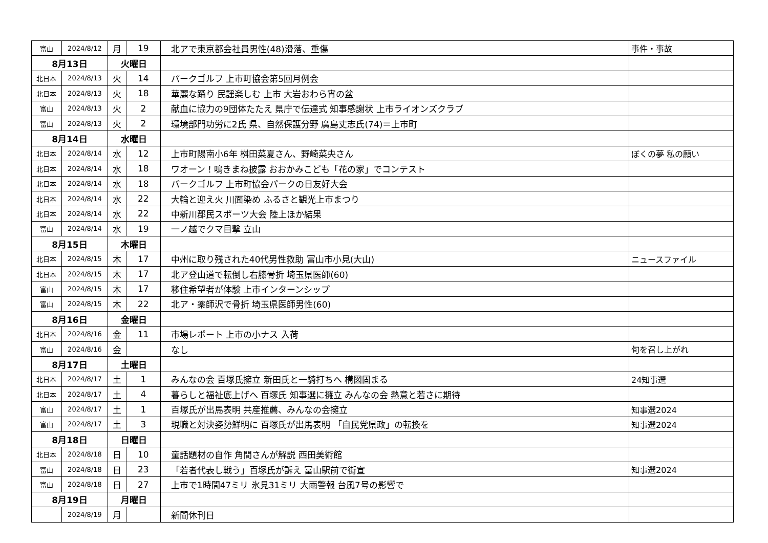| 富山 | 2024/8/12 | 月 | 19 | 北アで東京都会社員男性(48)滑落、重傷 | 事件・事故 |
| 8月13日 | | 火曜日 | | | |
| 北日本 | 2024/8/13 | 火 | 14 | パークゴルフ 上市町協会第5回月例会 | |
| 北日本 | 2024/8/13 | 火 | 18 | 華麗な踊り 民謡楽しむ 上市 大岩おわら宵の盆 | |
| 富山 | 2024/8/13 | 火 | 2 | 献血に協力の9団体たたえ 県庁で伝達式 知事感謝状 上市ライオンズクラブ | |
| 富山 | 2024/8/13 | 火 | 2 | 環境部門功労に2氏 県、自然保護分野 廣島丈志氏(74)＝上市町 | |
| 8月14日 | | 水曜日 | | | |
| 北日本 | 2024/8/14 | 水 | 12 | 上市町陽南小6年 桝田菜夏さん、野崎菜央さん | ぼくの夢 私の願い |
| 北日本 | 2024/8/14 | 水 | 18 | ワオーン！鳴きまね披露 おおかみこども「花の家」でコンテスト | |
| 北日本 | 2024/8/14 | 水 | 18 | パークゴルフ 上市町協会パークの日友好大会 | |
| 北日本 | 2024/8/14 | 水 | 22 | 大輪と迎え火 川面染め ふるさと観光上市まつり | |
| 北日本 | 2024/8/14 | 水 | 22 | 中新川郡民スポーツ大会 陸上ほか結果 | |
| 富山 | 2024/8/14 | 水 | 19 | 一ノ越でクマ目撃 立山 | |
| 8月15日 | | 木曜日 | | | |
| 北日本 | 2024/8/15 | 木 | 17 | 中州に取り残された40代男性救助 富山市小見(大山) | ニュースファイル |
| 北日本 | 2024/8/15 | 木 | 17 | 北ア登山道で転倒し右膝骨折 埼玉県医師(60) | |
| 富山 | 2024/8/15 | 木 | 17 | 移住希望者が体験 上市インターンシップ | |
| 富山 | 2024/8/15 | 木 | 22 | 北ア・薬師沢で骨折 埼玉県医師男性(60) | |
| 8月16日 | | 金曜日 | | | |
| 北日本 | 2024/8/16 | 金 | 11 | 市場レポート 上市の小ナス 入荷 | |
| 富山 | 2024/8/16 | 金 | | なし | 旬を召し上がれ |
| 8月17日 | | 土曜日 | | | |
| 北日本 | 2024/8/17 | 土 | 1 | みんなの会 百塚氏擁立 新田氏と一騎打ちへ 構図固まる | 24知事選 |
| 北日本 | 2024/8/17 | 土 | 4 | 暮らしと福祉底上げへ 百塚氏 知事選に擁立 みんなの会 熱意と若さに期待 | |
| 富山 | 2024/8/17 | 土 | 1 | 百塚氏が出馬表明 共産推薦、みんなの会擁立 | 知事選2024 |
| 富山 | 2024/8/17 | 土 | 3 | 現職と対決姿勢鮮明に 百塚氏が出馬表明 「自民党県政」の転換を | 知事選2024 |
| 8月18日 | | 日曜日 | | | |
| 北日本 | 2024/8/18 | 日 | 10 | 童話題材の自作 角間さんが解説 西田美術館 | |
| 富山 | 2024/8/18 | 日 | 23 | 「若者代表し戦う」百塚氏が訴え 富山駅前で街宣 | 知事選2024 |
| 富山 | 2024/8/18 | 日 | 27 | 上市で1時間47ミリ 氷見31ミリ 大雨警報 台風7号の影響で | |
| 8月19日 | | 月曜日 | | | |
| | 2024/8/19 | 月 | | 新聞休刊日 | |